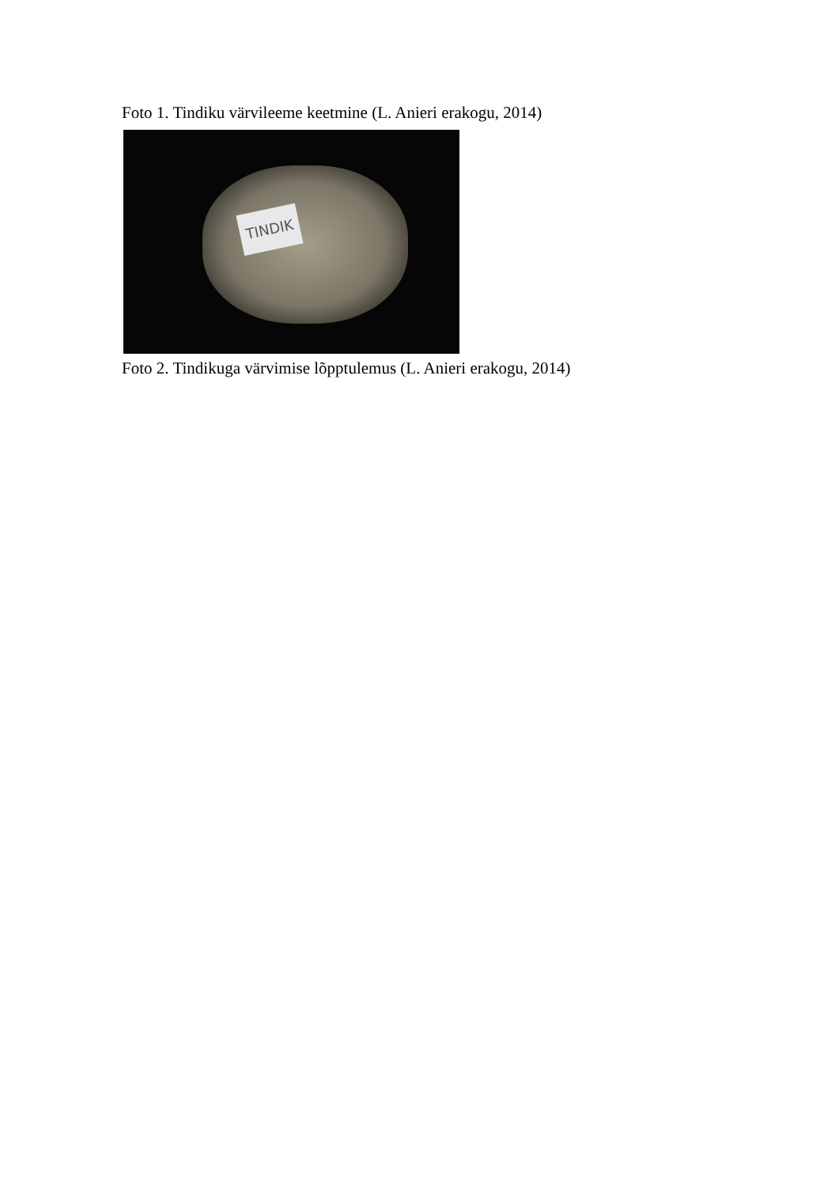Foto 1. Tindiku värvileeme keetmine (L. Anieri erakogu, 2014)
TINDIK
Foto 2. Tindikuga värvimise lõpptulemus (L. Anieri erakogu, 2014)